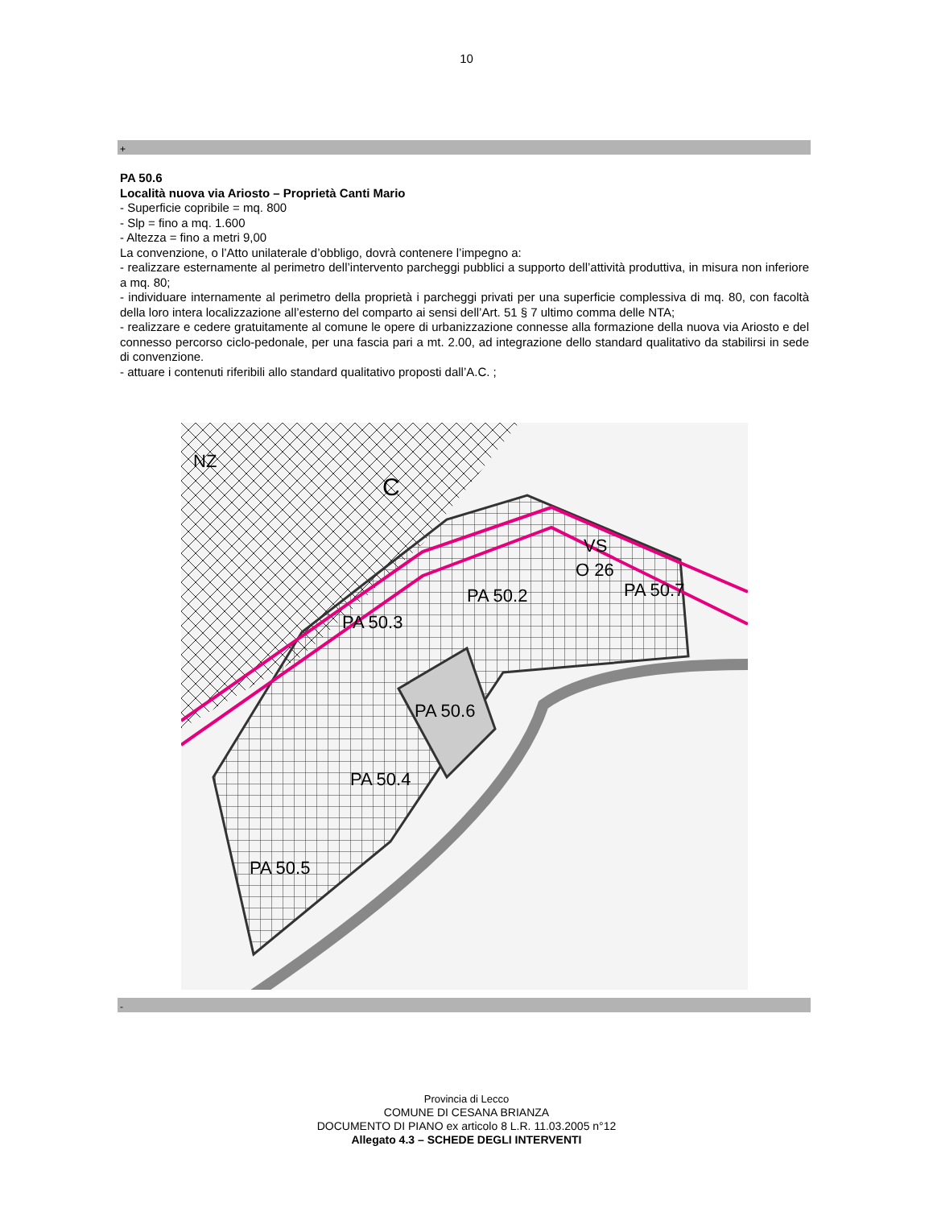10
+
PA 50.6
Località nuova via Ariosto – Proprietà Canti Mario
- Superficie copribile = mq. 800
- Slp = fino a mq. 1.600
- Altezza = fino a metri 9,00
La convenzione, o l’Atto unilaterale d’obbligo, dovrà contenere l’impegno a:
- realizzare esternamente al perimetro dell’intervento parcheggi pubblici a supporto dell’attività produttiva, in misura non inferiore a mq. 80;
- individuare internamente al perimetro della proprietà i parcheggi privati per una superficie complessiva di mq. 80, con facoltà della loro intera localizzazione all’esterno del comparto ai sensi dell’Art. 51 § 7 ultimo comma delle NTA;
- realizzare e cedere gratuitamente al comune le opere di urbanizzazione connesse alla formazione della nuova via Ariosto e del connesso percorso ciclo-pedonale, per una fascia pari a mt. 2.00, ad integrazione dello standard qualitativo da stabilirsi in sede di convenzione.
- attuare i contenuti riferibili allo standard qualitativo proposti dall’A.C. ;
NZ
C
VS
O 26
PA 50.2
PA 50.7
PA 50.3
PA 50.6
PA 50.4
PA 50.5
-
Provincia di Lecco
COMUNE DI CESANA BRIANZA
DOCUMENTO DI PIANO ex articolo 8 L.R. 11.03.2005 n°12
Allegato 4.3 – SCHEDE DEGLI INTERVENTI